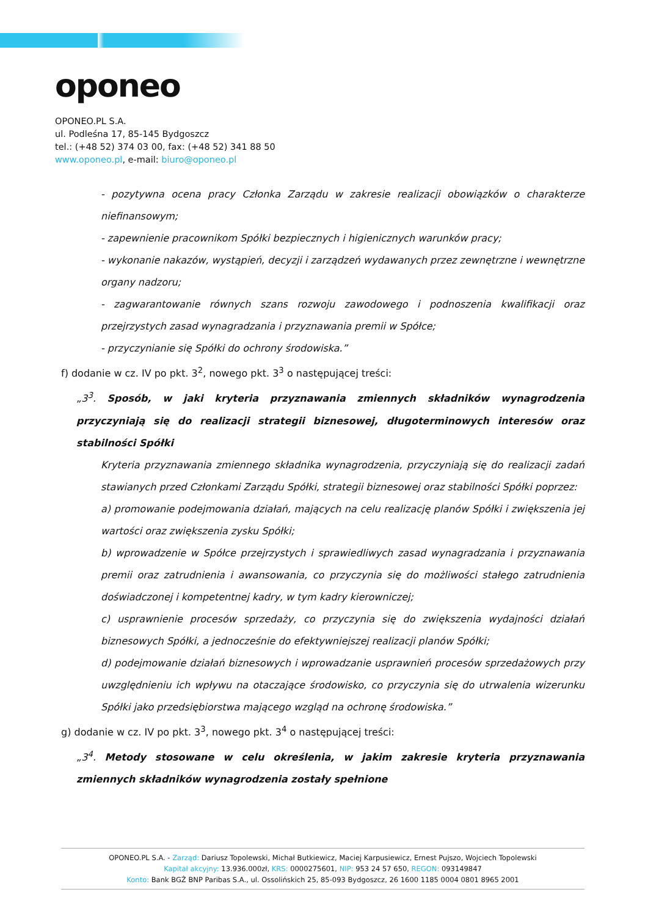oponeo
OPONEO.PL S.A.
ul. Podleśna 17, 85-145 Bydgoszcz
tel.: (+48 52) 374 03 00, fax: (+48 52) 341 88 50
www.oponeo.pl, e-mail: biuro@oponeo.pl
- pozytywna ocena pracy Członka Zarządu w zakresie realizacji obowiązków o charakterze niefinansowym;
- zapewnienie pracownikom Spółki bezpiecznych i higienicznych warunków pracy;
- wykonanie nakazów, wystąpień, decyzji i zarządzeń wydawanych przez zewnętrzne i wewnętrzne organy nadzoru;
- zagwarantowanie równych szans rozwoju zawodowego i podnoszenia kwalifikacji oraz przejrzystych zasad wynagradzania i przyznawania premii w Spółce;
- przyczynianie się Spółki do ochrony środowiska.”
f) dodanie w cz. IV po pkt. 3<sup>2</sup>, nowego pkt. 3<sup>3</sup> o następującej treści:
„3<sup>3</sup>. Sposób, w jaki kryteria przyznawania zmiennych składników wynagrodzenia przyczyniają się do realizacji strategii biznesowej, długoterminowych interesów oraz stabilności Spółki
Kryteria przyznawania zmiennego składnika wynagrodzenia, przyczyniają się do realizacji zadań stawianych przed Członkami Zarządu Spółki, strategii biznesowej oraz stabilności Spółki poprzez:
a) promowanie podejmowania działań, mających na celu realizację planów Spółki i zwiększenia jej wartości oraz zwiększenia zysku Spółki;
b) wprowadzenie w Spółce przejrzystych i sprawiedliwych zasad wynagradzania i przyznawania premii oraz zatrudnienia i awansowania, co przyczynia się do możliwości stałego zatrudnienia doświadczonej i kompetentnej kadry, w tym kadry kierowniczej;
c) usprawnienie procesów sprzedaży, co przyczynia się do zwiększenia wydajności działań biznesowych Spółki, a jednocześnie do efektywniejszej realizacji planów Spółki;
d) podejmowanie działań biznesowych i wprowadzanie usprawnień procesów sprzedażowych przy uwzględnieniu ich wpływu na otaczające środowisko, co przyczynia się do utrwalenia wizerunku Spółki jako przedsiębiorstwa mającego wzgląd na ochronę środowiska.”
g) dodanie w cz. IV po pkt. 3<sup>3</sup>, nowego pkt. 3<sup>4</sup> o następującej treści:
„3<sup>4</sup>. Metody stosowane w celu określenia, w jakim zakresie kryteria przyznawania zmiennych składników wynagrodzenia zostały spełnione
OPONEO.PL S.A. - Zarząd: Dariusz Topolewski, Michał Butkiewicz, Maciej Karpusiewicz, Ernest Pujszo, Wojciech Topolewski
Kapitał akcyjny: 13.936.000zł, KRS: 0000275601, NIP: 953 24 57 650, REGON: 093149847
Konto: Bank BGŻ BNP Paribas S.A., ul. Ossolińskich 25, 85-093 Bydgoszcz, 26 1600 1185 0004 0801 8965 2001